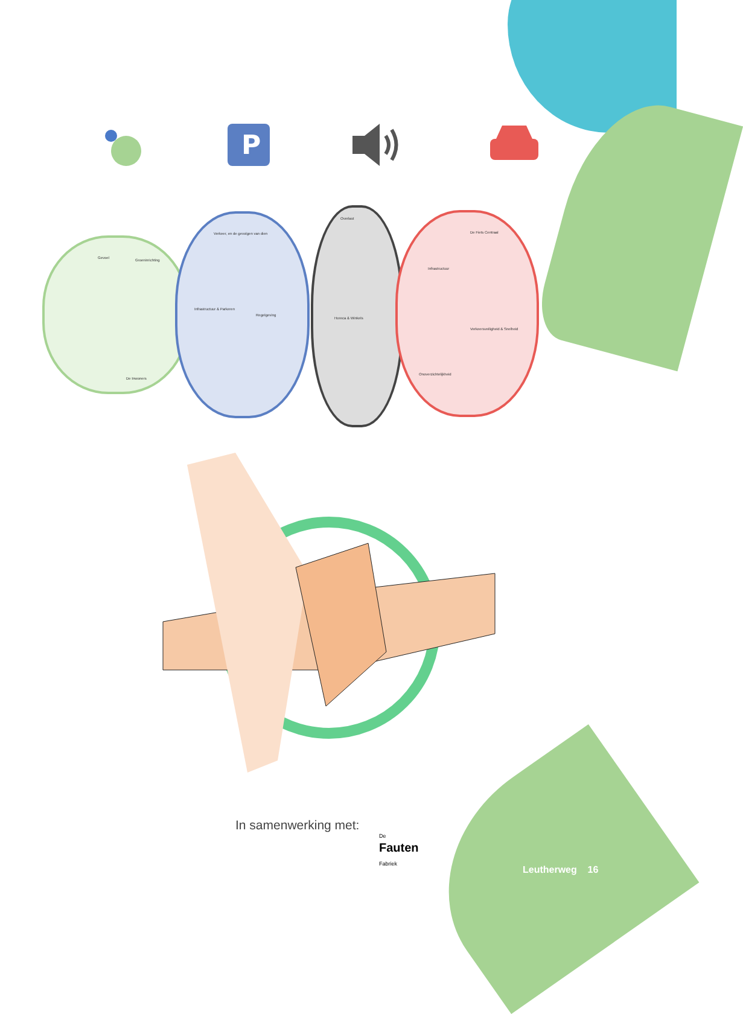P
Gevoel
Groeninrichting
De Inwoners
Verkeer, en de gevolgen van dien
Infrastructuur & Parkeren
Regelgeving
Overlast
Horeca & Winkels
De Fiets Centraal
Infrastructuur
Verkeersveiligheid & Snelheid
Onoverzichtelijkheid
In samenwerking met:
De
Fauten
Fabriek
Leutherweg 16